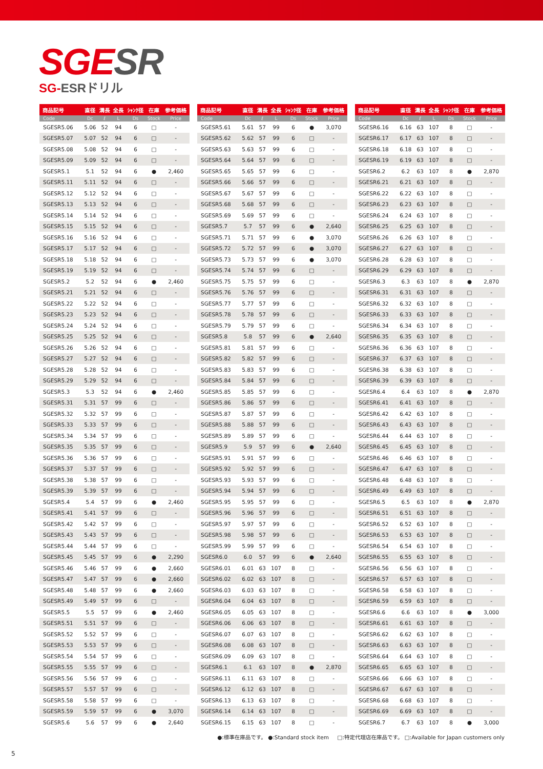SGESR
SG-ESRドリル
| 商品記号 | 直径 | 溝長 | 全長 | ｼｬﾝｸ径 | 在庫 | 参考価格 |
| --- | --- | --- | --- | --- | --- | --- |
| Code | Dc | ℓ | L | Ds | Stock | Price |
| SGESR5.06 | 5.06 | 52 | 94 | 6 | □ | - |
| SGESR5.07 | 5.07 | 52 | 94 | 6 | □ | - |
| SGESR5.08 | 5.08 | 52 | 94 | 6 | □ | - |
| SGESR5.09 | 5.09 | 52 | 94 | 6 | □ | - |
| SGESR5.1 | 5.1 | 52 | 94 | 6 | ● | 2,460 |
| SGESR5.11 | 5.11 | 52 | 94 | 6 | □ | - |
| SGESR5.12 | 5.12 | 52 | 94 | 6 | □ | - |
| SGESR5.13 | 5.13 | 52 | 94 | 6 | □ | - |
| SGESR5.14 | 5.14 | 52 | 94 | 6 | □ | - |
| SGESR5.15 | 5.15 | 52 | 94 | 6 | □ | - |
| SGESR5.16 | 5.16 | 52 | 94 | 6 | □ | - |
| SGESR5.17 | 5.17 | 52 | 94 | 6 | □ | - |
| SGESR5.18 | 5.18 | 52 | 94 | 6 | □ | - |
| SGESR5.19 | 5.19 | 52 | 94 | 6 | □ | - |
| SGESR5.2 | 5.2 | 52 | 94 | 6 | ● | 2,460 |
| SGESR5.21 | 5.21 | 52 | 94 | 6 | □ | - |
| SGESR5.22 | 5.22 | 52 | 94 | 6 | □ | - |
| SGESR5.23 | 5.23 | 52 | 94 | 6 | □ | - |
| SGESR5.24 | 5.24 | 52 | 94 | 6 | □ | - |
| SGESR5.25 | 5.25 | 52 | 94 | 6 | □ | - |
| SGESR5.26 | 5.26 | 52 | 94 | 6 | □ | - |
| SGESR5.27 | 5.27 | 52 | 94 | 6 | □ | - |
| SGESR5.28 | 5.28 | 52 | 94 | 6 | □ | - |
| SGESR5.29 | 5.29 | 52 | 94 | 6 | □ | - |
| SGESR5.3 | 5.3 | 52 | 94 | 6 | ● | 2,460 |
| SGESR5.31 | 5.31 | 57 | 99 | 6 | □ | - |
| SGESR5.32 | 5.32 | 57 | 99 | 6 | □ | - |
| SGESR5.33 | 5.33 | 57 | 99 | 6 | □ | - |
| SGESR5.34 | 5.34 | 57 | 99 | 6 | □ | - |
| SGESR5.35 | 5.35 | 57 | 99 | 6 | □ | - |
| SGESR5.36 | 5.36 | 57 | 99 | 6 | □ | - |
| SGESR5.37 | 5.37 | 57 | 99 | 6 | □ | - |
| SGESR5.38 | 5.38 | 57 | 99 | 6 | □ | - |
| SGESR5.39 | 5.39 | 57 | 99 | 6 | □ | - |
| SGESR5.4 | 5.4 | 57 | 99 | 6 | ● | 2,460 |
| SGESR5.41 | 5.41 | 57 | 99 | 6 | □ | - |
| SGESR5.42 | 5.42 | 57 | 99 | 6 | □ | - |
| SGESR5.43 | 5.43 | 57 | 99 | 6 | □ | - |
| SGESR5.44 | 5.44 | 57 | 99 | 6 | □ | - |
| SGESR5.45 | 5.45 | 57 | 99 | 6 | ● | 2,290 |
| SGESR5.46 | 5.46 | 57 | 99 | 6 | ● | 2,660 |
| SGESR5.47 | 5.47 | 57 | 99 | 6 | ● | 2,660 |
| SGESR5.48 | 5.48 | 57 | 99 | 6 | ● | 2,660 |
| SGESR5.49 | 5.49 | 57 | 99 | 6 | □ | - |
| SGESR5.5 | 5.5 | 57 | 99 | 6 | ● | 2,460 |
| SGESR5.51 | 5.51 | 57 | 99 | 6 | □ | - |
| SGESR5.52 | 5.52 | 57 | 99 | 6 | □ | - |
| SGESR5.53 | 5.53 | 57 | 99 | 6 | □ | - |
| SGESR5.54 | 5.54 | 57 | 99 | 6 | □ | - |
| SGESR5.55 | 5.55 | 57 | 99 | 6 | □ | - |
| SGESR5.56 | 5.56 | 57 | 99 | 6 | □ | - |
| SGESR5.57 | 5.57 | 57 | 99 | 6 | □ | - |
| SGESR5.58 | 5.58 | 57 | 99 | 6 | □ | - |
| SGESR5.59 | 5.59 | 57 | 99 | 6 | ● | 3,070 |
| SGESR5.6 | 5.6 | 57 | 99 | 6 | ● | 2,640 |
| 商品記号 | 直径 | 溝長 | 全長 | ｼｬﾝｸ径 | 在庫 | 参考価格 |
| --- | --- | --- | --- | --- | --- | --- |
| Code | Dc | ℓ | L | Ds | Stock | Price |
| SGESR5.61 | 5.61 | 57 | 99 | 6 | ● | 3,070 |
| SGESR5.62 | 5.62 | 57 | 99 | 6 | □ | - |
| SGESR5.63 | 5.63 | 57 | 99 | 6 | □ | - |
| SGESR5.64 | 5.64 | 57 | 99 | 6 | □ | - |
| SGESR5.65 | 5.65 | 57 | 99 | 6 | □ | - |
| SGESR5.66 | 5.66 | 57 | 99 | 6 | □ | - |
| SGESR5.67 | 5.67 | 57 | 99 | 6 | □ | - |
| SGESR5.68 | 5.68 | 57 | 99 | 6 | □ | - |
| SGESR5.69 | 5.69 | 57 | 99 | 6 | □ | - |
| SGESR5.7 | 5.7 | 57 | 99 | 6 | ● | 2,640 |
| SGESR5.71 | 5.71 | 57 | 99 | 6 | ● | 3,070 |
| SGESR5.72 | 5.72 | 57 | 99 | 6 | ● | 3,070 |
| SGESR5.73 | 5.73 | 57 | 99 | 6 | ● | 3,070 |
| SGESR5.74 | 5.74 | 57 | 99 | 6 | □ | - |
| SGESR5.75 | 5.75 | 57 | 99 | 6 | □ | - |
| SGESR5.76 | 5.76 | 57 | 99 | 6 | □ | - |
| SGESR5.77 | 5.77 | 57 | 99 | 6 | □ | - |
| SGESR5.78 | 5.78 | 57 | 99 | 6 | □ | - |
| SGESR5.79 | 5.79 | 57 | 99 | 6 | □ | - |
| SGESR5.8 | 5.8 | 57 | 99 | 6 | ● | 2,640 |
| SGESR5.81 | 5.81 | 57 | 99 | 6 | □ | - |
| SGESR5.82 | 5.82 | 57 | 99 | 6 | □ | - |
| SGESR5.83 | 5.83 | 57 | 99 | 6 | □ | - |
| SGESR5.84 | 5.84 | 57 | 99 | 6 | □ | - |
| SGESR5.85 | 5.85 | 57 | 99 | 6 | □ | - |
| SGESR5.86 | 5.86 | 57 | 99 | 6 | □ | - |
| SGESR5.87 | 5.87 | 57 | 99 | 6 | □ | - |
| SGESR5.88 | 5.88 | 57 | 99 | 6 | □ | - |
| SGESR5.89 | 5.89 | 57 | 99 | 6 | □ | - |
| SGESR5.9 | 5.9 | 57 | 99 | 6 | ● | 2,640 |
| SGESR5.91 | 5.91 | 57 | 99 | 6 | □ | - |
| SGESR5.92 | 5.92 | 57 | 99 | 6 | □ | - |
| SGESR5.93 | 5.93 | 57 | 99 | 6 | □ | - |
| SGESR5.94 | 5.94 | 57 | 99 | 6 | □ | - |
| SGESR5.95 | 5.95 | 57 | 99 | 6 | □ | - |
| SGESR5.96 | 5.96 | 57 | 99 | 6 | □ | - |
| SGESR5.97 | 5.97 | 57 | 99 | 6 | □ | - |
| SGESR5.98 | 5.98 | 57 | 99 | 6 | □ | - |
| SGESR5.99 | 5.99 | 57 | 99 | 6 | □ | - |
| SGESR6.0 | 6.0 | 57 | 99 | 6 | ● | 2,640 |
| SGESR6.01 | 6.01 | 63 | 107 | 8 | □ | - |
| SGESR6.02 | 6.02 | 63 | 107 | 8 | □ | - |
| SGESR6.03 | 6.03 | 63 | 107 | 8 | □ | - |
| SGESR6.04 | 6.04 | 63 | 107 | 8 | □ | - |
| SGESR6.05 | 6.05 | 63 | 107 | 8 | □ | - |
| SGESR6.06 | 6.06 | 63 | 107 | 8 | □ | - |
| SGESR6.07 | 6.07 | 63 | 107 | 8 | □ | - |
| SGESR6.08 | 6.08 | 63 | 107 | 8 | □ | - |
| SGESR6.09 | 6.09 | 63 | 107 | 8 | □ | - |
| SGESR6.1 | 6.1 | 63 | 107 | 8 | ● | 2,870 |
| SGESR6.11 | 6.11 | 63 | 107 | 8 | □ | - |
| SGESR6.12 | 6.12 | 63 | 107 | 8 | □ | - |
| SGESR6.13 | 6.13 | 63 | 107 | 8 | □ | - |
| SGESR6.14 | 6.14 | 63 | 107 | 8 | □ | - |
| SGESR6.15 | 6.15 | 63 | 107 | 8 | □ | - |
| 商品記号 | 直径 | 溝長 | 全長 | ｼｬﾝｸ径 | 在庫 | 参考価格 |
| --- | --- | --- | --- | --- | --- | --- |
| Code | Dc | ℓ | L | Ds | Stock | Price |
| SGESR6.16 | 6.16 | 63 | 107 | 8 | □ | - |
| SGESR6.17 | 6.17 | 63 | 107 | 8 | □ | - |
| SGESR6.18 | 6.18 | 63 | 107 | 8 | □ | - |
| SGESR6.19 | 6.19 | 63 | 107 | 8 | □ | - |
| SGESR6.2 | 6.2 | 63 | 107 | 8 | ● | 2,870 |
| SGESR6.21 | 6.21 | 63 | 107 | 8 | □ | - |
| SGESR6.22 | 6.22 | 63 | 107 | 8 | □ | - |
| SGESR6.23 | 6.23 | 63 | 107 | 8 | □ | - |
| SGESR6.24 | 6.24 | 63 | 107 | 8 | □ | - |
| SGESR6.25 | 6.25 | 63 | 107 | 8 | □ | - |
| SGESR6.26 | 6.26 | 63 | 107 | 8 | □ | - |
| SGESR6.27 | 6.27 | 63 | 107 | 8 | □ | - |
| SGESR6.28 | 6.28 | 63 | 107 | 8 | □ | - |
| SGESR6.29 | 6.29 | 63 | 107 | 8 | □ | - |
| SGESR6.3 | 6.3 | 63 | 107 | 8 | ● | 2,870 |
| SGESR6.31 | 6.31 | 63 | 107 | 8 | □ | - |
| SGESR6.32 | 6.32 | 63 | 107 | 8 | □ | - |
| SGESR6.33 | 6.33 | 63 | 107 | 8 | □ | - |
| SGESR6.34 | 6.34 | 63 | 107 | 8 | □ | - |
| SGESR6.35 | 6.35 | 63 | 107 | 8 | □ | - |
| SGESR6.36 | 6.36 | 63 | 107 | 8 | □ | - |
| SGESR6.37 | 6.37 | 63 | 107 | 8 | □ | - |
| SGESR6.38 | 6.38 | 63 | 107 | 8 | □ | - |
| SGESR6.39 | 6.39 | 63 | 107 | 8 | □ | - |
| SGESR6.4 | 6.4 | 63 | 107 | 8 | ● | 2,870 |
| SGESR6.41 | 6.41 | 63 | 107 | 8 | □ | - |
| SGESR6.42 | 6.42 | 63 | 107 | 8 | □ | - |
| SGESR6.43 | 6.43 | 63 | 107 | 8 | □ | - |
| SGESR6.44 | 6.44 | 63 | 107 | 8 | □ | - |
| SGESR6.45 | 6.45 | 63 | 107 | 8 | □ | - |
| SGESR6.46 | 6.46 | 63 | 107 | 8 | □ | - |
| SGESR6.47 | 6.47 | 63 | 107 | 8 | □ | - |
| SGESR6.48 | 6.48 | 63 | 107 | 8 | □ | - |
| SGESR6.49 | 6.49 | 63 | 107 | 8 | □ | - |
| SGESR6.5 | 6.5 | 63 | 107 | 8 | ● | 2,870 |
| SGESR6.51 | 6.51 | 63 | 107 | 8 | □ | - |
| SGESR6.52 | 6.52 | 63 | 107 | 8 | □ | - |
| SGESR6.53 | 6.53 | 63 | 107 | 8 | □ | - |
| SGESR6.54 | 6.54 | 63 | 107 | 8 | □ | - |
| SGESR6.55 | 6.55 | 63 | 107 | 8 | □ | - |
| SGESR6.56 | 6.56 | 63 | 107 | 8 | □ | - |
| SGESR6.57 | 6.57 | 63 | 107 | 8 | □ | - |
| SGESR6.58 | 6.58 | 63 | 107 | 8 | □ | - |
| SGESR6.59 | 6.59 | 63 | 107 | 8 | □ | - |
| SGESR6.6 | 6.6 | 63 | 107 | 8 | ● | 3,000 |
| SGESR6.61 | 6.61 | 63 | 107 | 8 | □ | - |
| SGESR6.62 | 6.62 | 63 | 107 | 8 | □ | - |
| SGESR6.63 | 6.63 | 63 | 107 | 8 | □ | - |
| SGESR6.64 | 6.64 | 63 | 107 | 8 | □ | - |
| SGESR6.65 | 6.65 | 63 | 107 | 8 | □ | - |
| SGESR6.66 | 6.66 | 63 | 107 | 8 | □ | - |
| SGESR6.67 | 6.67 | 63 | 107 | 8 | □ | - |
| SGESR6.68 | 6.68 | 63 | 107 | 8 | □ | - |
| SGESR6.69 | 6.69 | 63 | 107 | 8 | □ | - |
| SGESR6.7 | 6.7 | 63 | 107 | 8 | ● | 3,000 |
●:標準在庫品です。 ●:Standard stock item □:特定代理店在庫品です。 □:Available for Japan customers only
5